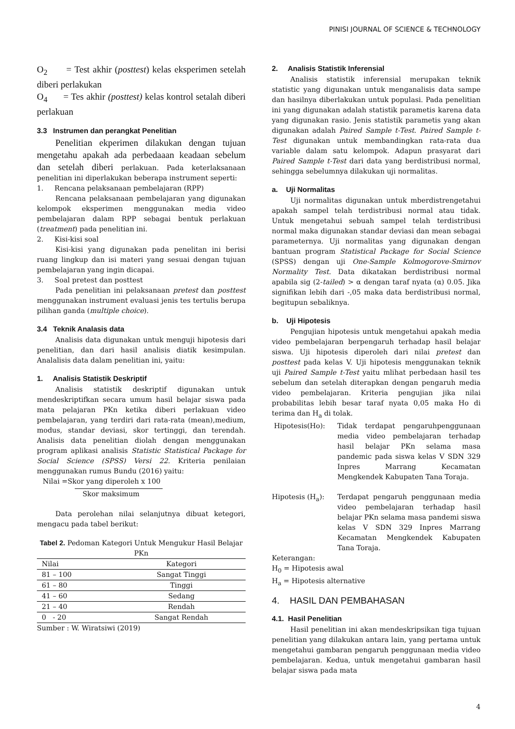PINISI JOURNAL OF SCIENCE & TECHNOLOGY
O<sub>2</sub> = Test akhir (posttest) kelas eksperimen setelah diberi perlakukan
O<sub>4</sub> = Tes akhir (posttest) kelas kontrol setalah diberi perlakuan
3.3 Instrumen dan perangkat Penelitian
Penelitian ekperimen dilakukan dengan tujuan mengetahu apakah ada perbedaaan keadaan sebelum dan setelah diberi perlakuan. Pada keterlaksanaan penelitian ini diperlakukan beberapa instrument seperti:
1. Rencana pelaksanaan pembelajaran (RPP)
Rencana pelaksanaan pembelajaran yang digunakan kelompok eksperimen menggunakan media video pembelajaran dalam RPP sebagai bentuk perlakuan (treatment) pada penelitian ini.
2. Kisi-kisi soal
Kisi-kisi yang digunakan pada penelitan ini berisi ruang lingkup dan isi materi yang sesuai dengan tujuan pembelajaran yang ingin dicapai.
3. Soal pretest dan posttest
Pada penelitian ini pelaksanaan pretest dan posttest menggunakan instrument evaluasi jenis tes tertulis berupa pilihan ganda (multiple choice).
3.4 Teknik Analasis data
Analisis data digunakan untuk menguji hipotesis dari penelitian, dan dari hasil analisis diatik kesimpulan. Analalisis data dalam penelitian ini, yaitu:
1. Analisis Statistik Deskriptif
Analisis statistik deskriptif digunakan untuk mendeskriptifkan secara umum hasil belajar siswa pada mata pelajaran PKn ketika diberi perlakuan video pembelajaran, yang terdiri dari rata-rata (mean),medium, modus, standar deviasi, skor tertinggi, dan terendah. Analisis data penelitian diolah dengan menggunakan program aplikasi analisis Statistic Statistical Package for Social Science (SPSS) Versi 22. Kriteria penilaian menggunakan rumus Bundu (2016) yaitu:
Nilai =Skor yang diperoleh x 100
Skor maksimum
Data perolehan nilai selanjutnya dibuat ketegori, mengacu pada tabel berikut:
Tabel 2. Pedoman Kategori Untuk Mengukur Hasil Belajar PKn
| Nilai | Kategori |
| --- | --- |
| 81 – 100 | Sangat Tinggi |
| 61 – 80 | Tinggi |
| 41 – 60 | Sedang |
| 21 – 40 | Rendah |
| 0 - 20 | Sangat Rendah |
Sumber : W. Wiratsiwi (2019)
2. Analisis Statistik Inferensial
Analisis statistik inferensial merupakan teknik statistic yang digunakan untuk menganalisis data sampe dan hasilnya diberlakukan untuk populasi. Pada penelitian ini yang digunakan adalah statistik parametis karena data yang digunakan rasio. Jenis statistik parametis yang akan digunakan adalah Paired Sample t-Test. Paired Sample t-Test digunakan untuk membandingkan rata-rata dua variable dalam satu kelompok. Adapun prasyarat dari Paired Sample t-Test dari data yang berdistribusi normal, sehingga sebelumnya dilakukan uji normalitas.
a. Uji Normalitas
Uji normalitas digunakan untuk mberdistrengetahui apakah sampel telah terdistribusi normal atau tidak. Untuk mengetahui sebuah sampel telah terdistribusi normal maka digunakan standar deviasi dan mean sebagai parameternya. Uji normalitas yang digunakan dengan bantuan program Statistical Package for Social Science (SPSS) dengan uji One-Sample Kolmogorove-Smirnov Normality Test. Data dikatakan berdistribusi normal apabila sig (2-tailed) > α dengan taraf nyata (α) 0.05. Jika signifikan lebih dari -,05 maka data berdistribusi normal, begitupun sebaliknya.
b. Uji Hipotesis
Pengujian hipotesis untuk mengetahui apakah media video pembelajaran berpengaruh terhadap hasil belajar siswa. Uji hipotesis diperoleh dari nilai pretest dan posttest pada kelas V. Uji hipotesis menggunakan teknik uji Paired Sample t-Test yaitu mlihat perbedaan hasil tes sebelum dan setelah diterapkan dengan pengaruh media video pembelajaran. Kriteria pengujian jika nilai probabilitas lebih besar taraf nyata 0,05 maka Ho di terima dan H<sub>a</sub> di tolak.
Hipotesis(Ho): Tidak terdapat pengaruhpenggunaan media video pembelajaran terhadap hasil belajar PKn selama masa pandemic pada siswa kelas V SDN 329 Inpres Marrang Kecamatan Mengkendek Kabupaten Tana Toraja.
Hipotesis (H<sub>a</sub>): Terdapat pengaruh penggunaan media video pembelajaran terhadap hasil belajar PKn selama masa pandemi siswa kelas V SDN 329 Inpres Marrang Kecamatan Mengkendek Kabupaten Tana Toraja.
Keterangan:
H<sub>0</sub> = Hipotesis awal
H<sub>a</sub> = Hipotesis alternative
4. HASIL DAN PEMBAHASAN
4.1. Hasil Penelitian
Hasil penelitian ini akan mendeskripsikan tiga tujuan penelitian yang dilakukan antara lain, yang pertama untuk mengetahui gambaran pengaruh penggunaan media video pembelajaran. Kedua, untuk mengetahui gambaran hasil belajar siswa pada mata
4